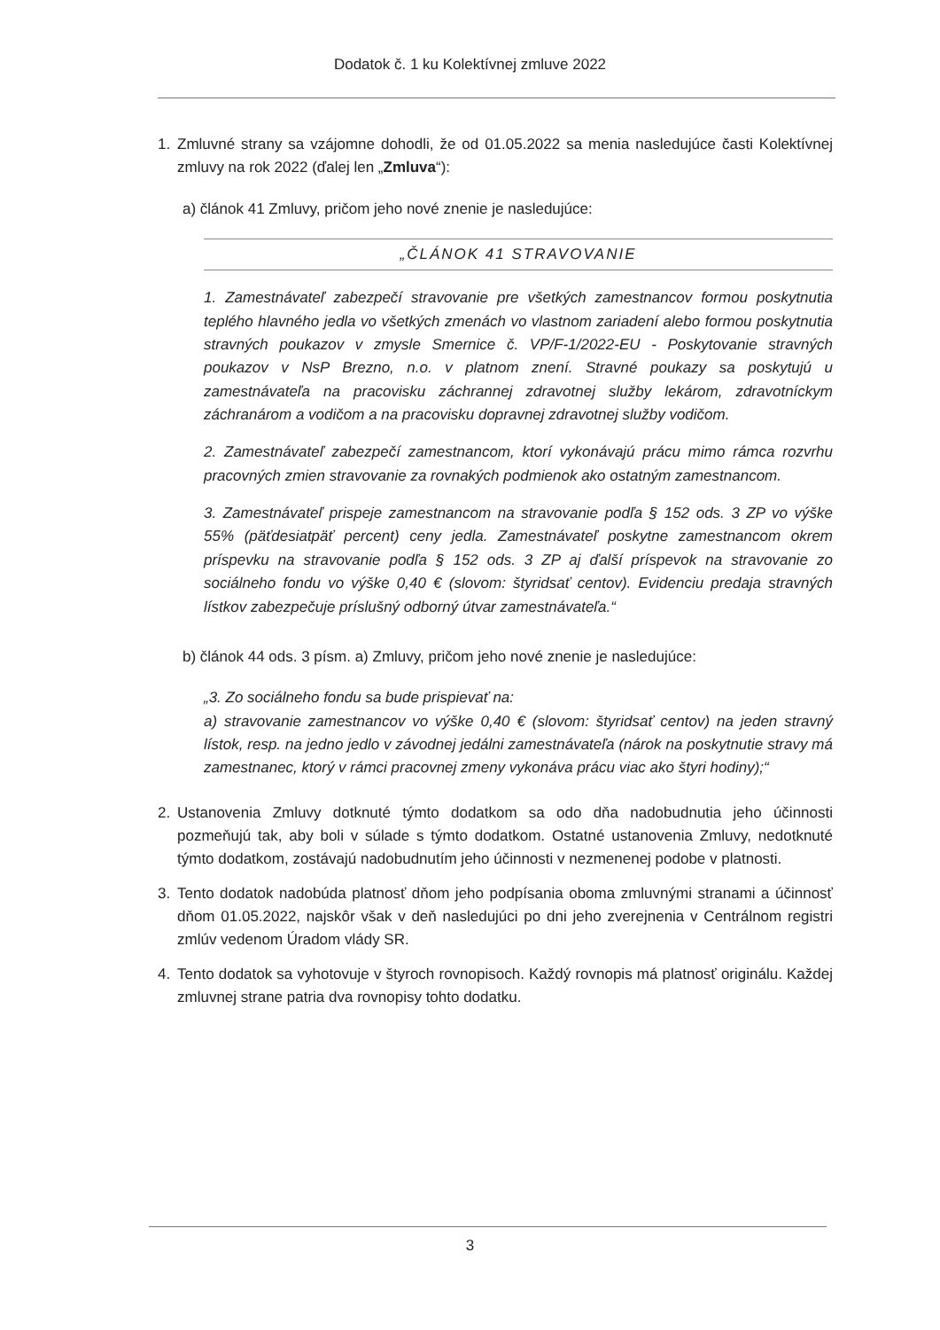Dodatok č. 1 ku Kolektívnej zmluve 2022
1. Zmluvné strany sa vzájomne dohodli, že od 01.05.2022 sa menia nasledujúce časti Kolektívnej zmluvy na rok 2022 (ďalej len „Zmluva“):
a) článok 41 Zmluvy, pričom jeho nové znenie je nasledujúce:
„ČLÁNOK 41 STRAVOVANIE
1. Zamestnávateľ zabezpečí stravovanie pre všetkých zamestnancov formou poskytnutia teplého hlavného jedla vo všetkých zmenách vo vlastnom zariadení alebo formou poskytnutia stravných poukazov v zmysle Smernice č. VP/F-1/2022-EU - Poskytovanie stravných poukazov v NsP Brezno, n.o. v platnom znení. Stravné poukazy sa poskytujú u zamestnávateľa na pracovisku záchrannej zdravotnej služby lekárom, zdravotníckym záchranárom a vodičom a na pracovisku dopravnej zdravotnej služby vodičom.
2. Zamestnávateľ zabezpečí zamestnancom, ktorí vykonávajú prácu mimo rámca rozvrhu pracovných zmien stravovanie za rovnakých podmienok ako ostatným zamestnancom.
3. Zamestnávateľ prispeje zamestnancom na stravovanie podľa § 152 ods. 3 ZP vo výške 55% (päťdesiatpäť percent) ceny jedla. Zamestnávateľ poskytne zamestnancom okrem príspevku na stravovanie podľa § 152 ods. 3 ZP aj ďalší príspevok na stravovanie zo sociálneho fondu vo výške 0,40 € (slovom: štyridsať centov). Evidenciu predaja stravných lístkov zabezpečuje príslušný odborný útvar zamestnávateľa.“
b) článok 44 ods. 3 písm. a) Zmluvy, pričom jeho nové znenie je nasledujúce:
„3. Zo sociálneho fondu sa bude prispievať na:
a) stravovanie zamestnancov vo výške 0,40 € (slovom: štyridsať centov) na jeden stravný lístok, resp. na jedno jedlo v závodnej jedálni zamestnávateľa (nárok na poskytnutie stravy má zamestnanec, ktorý v rámci pracovnej zmeny vykonáva prácu viac ako štyri hodiny);“
2. Ustanovenia Zmluvy dotknuté týmto dodatkom sa odo dňa nadobudnutia jeho účinnosti pozmeňujú tak, aby boli v súlade s týmto dodatkom. Ostatné ustanovenia Zmluvy, nedotknuté týmto dodatkom, zostávajú nadobudnutím jeho účinnosti v nezmenenej podobe v platnosti.
3. Tento dodatok nadobúda platnosť dňom jeho podpísania oboma zmluvnými stranami a účinnosť dňom 01.05.2022, najskôr však v deň nasledujúci po dni jeho zverejnenia v Centrálnom registri zmlúv vedenom Úradom vlády SR.
4. Tento dodatok sa vyhotovuje v štyroch rovnopisoch. Každý rovnopis má platnosť originálu. Každej zmluvnej strane patria dva rovnopisy tohto dodatku.
3